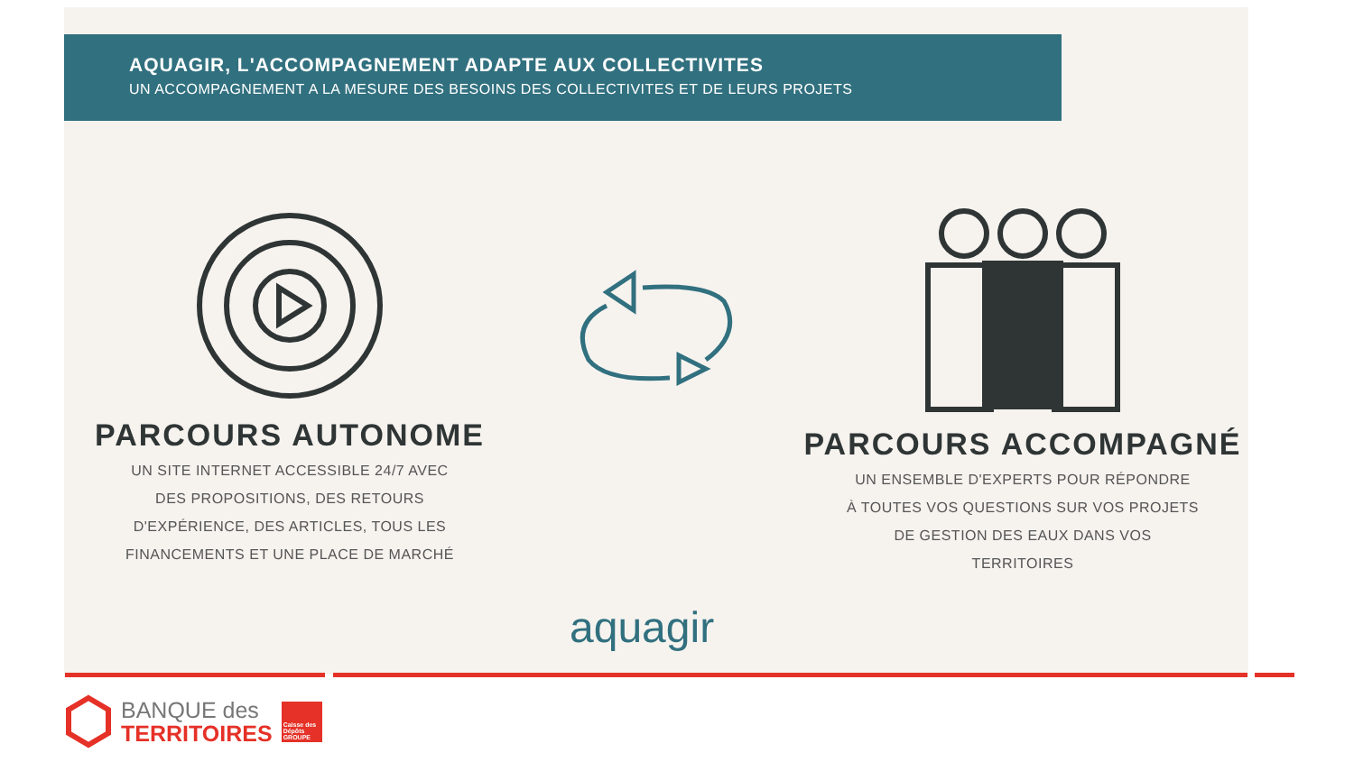AQUAGIR, L'ACCOMPAGNEMENT ADAPTE AUX COLLECTIVITES
UN ACCOMPAGNEMENT A LA MESURE DES BESOINS DES COLLECTIVITES ET DE LEURS PROJETS
PARCOURS AUTONOME
UN SITE INTERNET ACCESSIBLE 24/7 AVEC
DES PROPOSITIONS, DES RETOURS
D'EXPÉRIENCE, DES ARTICLES, TOUS LES
FINANCEMENTS ET UNE PLACE DE MARCHÉ
PARCOURS ACCOMPAGNÉ
UN ENSEMBLE D'EXPERTS POUR RÉPONDRE
À TOUTES VOS QUESTIONS SUR VOS PROJETS
DE GESTION DES EAUX DANS VOS
TERRITOIRES
aquagir
BANQUE des
TERRITOIRES
Caisse des Dépôts GROUPE